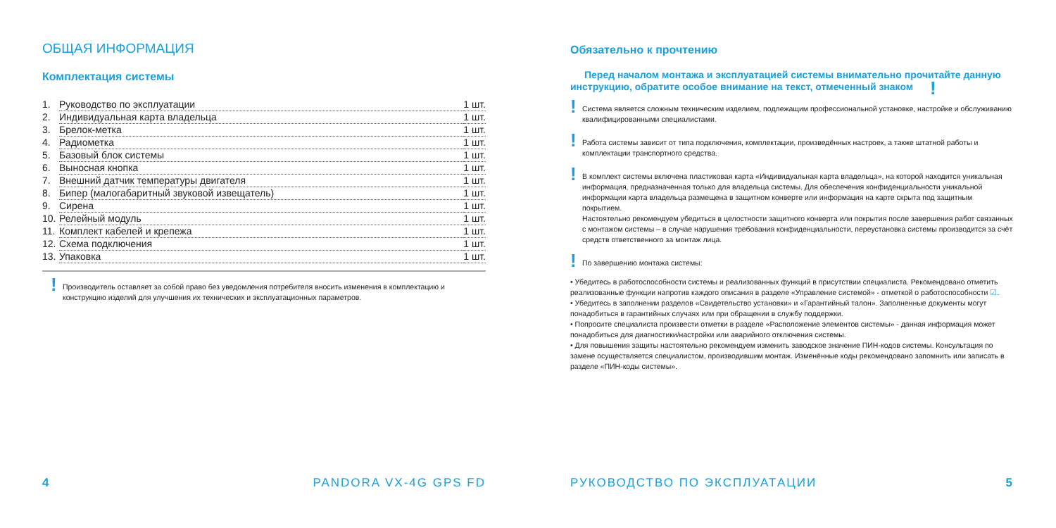ОБЩАЯ ИНФОРМАЦИЯ
Комплектация системы
1. Руководство по эксплуатации 1 шт.
2. Индивидуальная карта владельца 1 шт.
3. Брелок-метка 1 шт.
4. Радиометка 1 шт.
5. Базовый блок системы 1 шт.
6. Выносная кнопка 1 шт.
7. Внешний датчик температуры двигателя 1 шт.
8. Бипер (малогабаритный звуковой извещатель) 1 шт.
9. Сирена 1 шт.
10. Релейный модуль 1 шт.
11. Комплект кабелей и крепежа 1 шт.
12. Схема подключения 1 шт.
13. Упаковка 1 шт.
!
Производитель оставляет за собой право без уведомления потребителя вносить изменения в комплектацию и конструкцию изделий для улучшения их технических и эксплуатационных параметров.
4 PANDORA VX-4G GPS FD
Обязательно к прочтению
Перед началом монтажа и эксплуатацией системы внимательно прочитайте данную инструкцию, обратите особое внимание на текст, отмеченный знаком !
!
Система является сложным техническим изделием, подлежащим профессиональной установке, настройке и обслуживанию квалифицированными специалистами.
!
Работа системы зависит от типа подключения, комплектации, произведённых настроек, а также штатной работы и комплектации транспортного средства.
!
В комплект системы включена пластиковая карта «Индивидуальная карта владельца», на которой находится уникальная информация, предназначенная только для владельца системы. Для обеспечения конфиденциальности уникальной информации карта владельца размещена в защитном конверте или информация на карте скрыта под защитным покрытием.
Настоятельно рекомендуем убедиться в целостности защитного конверта или покрытия после завершения работ связанных с монтажом системы – в случае нарушения требования конфиденциальности, переустановка системы производится за счёт средств ответственного за монтаж лица.
!
По завершению монтажа системы:
• Убедитесь в работоспособности системы и реализованных функций в присутствии специалиста. Рекомендовано отметить реализованные функции напротив каждого описания в разделе «Управление системой» - отметкой о работоспособности ☑.
• Убедитесь в заполнении разделов «Свидетельство установки» и «Гарантийный талон». Заполненные документы могут понадобиться в гарантийных случаях или при обращении в службу поддержки.
• Попросите специалиста произвести отметки в разделе «Расположение элементов системы» - данная информация может понадобиться для диагностики/настройки или аварийного отключения системы.
• Для повышения защиты настоятельно рекомендуем изменить заводское значение ПИН-кодов системы. Консультация по замене осуществляется специалистом, производившим монтаж. Изменённые коды рекомендовано запомнить или записать в разделе «ПИН-коды системы».
РУКОВОДСТВО ПО ЭКСПЛУАТАЦИИ 5